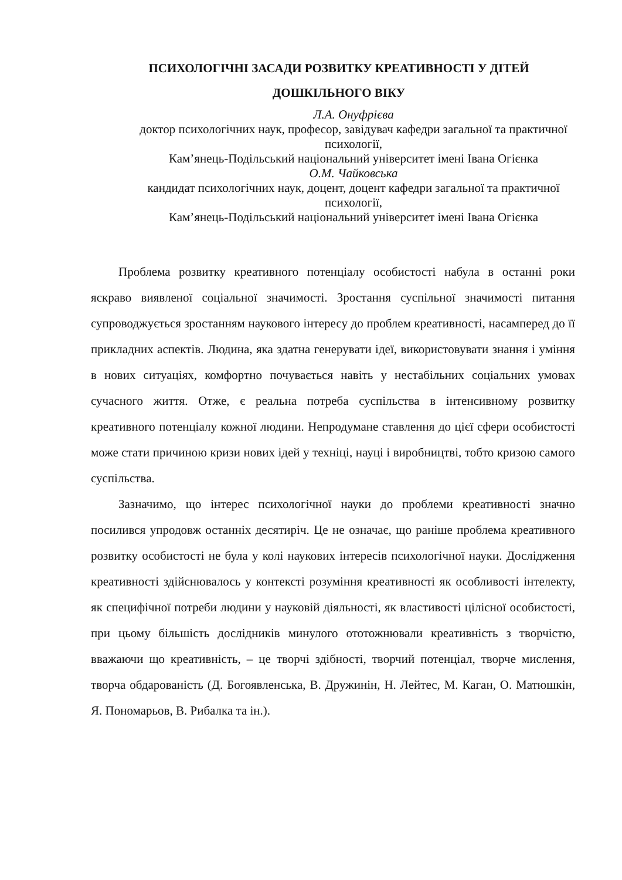ПСИХОЛОГІЧНІ ЗАСАДИ РОЗВИТКУ КРЕАТИВНОСТІ У ДІТЕЙ ДОШКІЛЬНОГО ВІКУ
Л.А. Онуфрієва
доктор психологічних наук, професор, завідувач кафедри загальної та практичної психології,
Кам’янець-Подільський національний університет імені Івана Огієнка
О.М. Чайковська
кандидат психологічних наук, доцент, доцент кафедри загальної та практичної психології,
Кам’янець-Подільський національний університет імені Івана Огієнка
Проблема розвитку креативного потенціалу особистості набула в останні роки яскраво виявленої соціальної значимості. Зростання суспільної значимості питання супроводжується зростанням наукового інтересу до проблем креативності, насамперед до її прикладних аспектів. Людина, яка здатна генерувати ідеї, використовувати знання і уміння в нових ситуаціях, комфортно почувається навіть у нестабільних соціальних умовах сучасного життя. Отже, є реальна потреба суспільства в інтенсивному розвитку креативного потенціалу кожної людини. Непродумане ставлення до цієї сфери особистості може стати причиною кризи нових ідей у техніці, науці і виробництві, тобто кризою самого суспільства.
Зазначимо, що інтерес психологічної науки до проблеми креативності значно посилився упродовж останніх десятиріч. Це не означає, що раніше проблема креативного розвитку особистості не була у колі наукових інтересів психологічної науки. Дослідження креативності здійснювалось у контексті розуміння креативності як особливості інтелекту, як специфічної потреби людини у науковій діяльності, як властивості цілісної особистості, при цьому більшість дослідників минулого ототожнювали креативність з творчістю, вважаючи що креативність, – це творчі здібності, творчий потенціал, творче мислення, творча обдарованість (Д. Богоявленська, В. Дружинін, Н. Лейтес, М. Каган, О. Матюшкін, Я. Пономарьов, В. Рибалка та ін.).